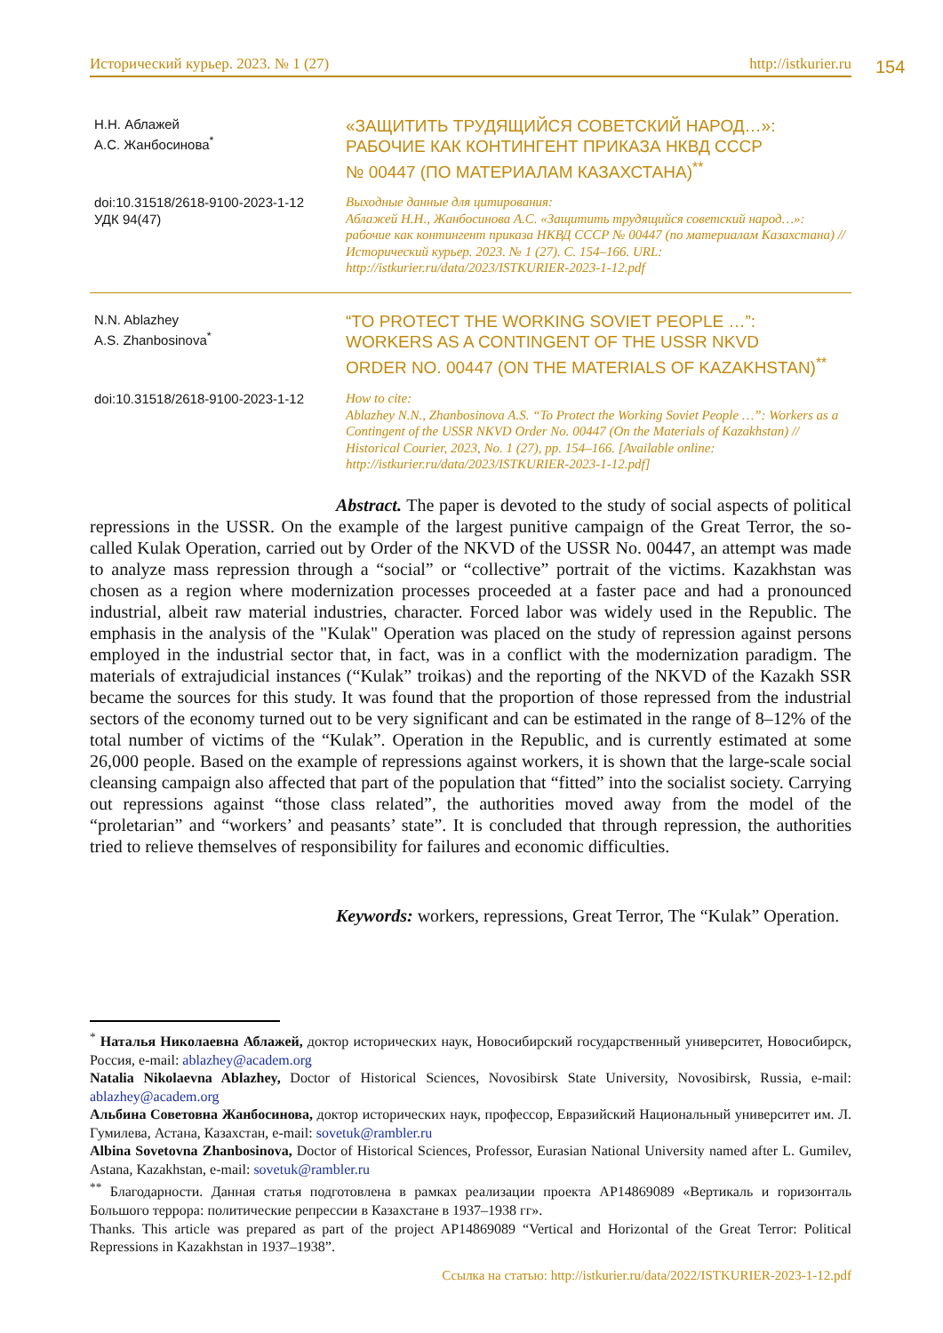Исторический курьер. 2023. № 1 (27) http://istkurier.ru 154
Н.Н. Аблажей
А.С. Жанбосинова<sup>*</sup>
«ЗАЩИТИТЬ ТРУДЯЩИЙСЯ СОВЕТСКИЙ НАРОД…»:
РАБОЧИЕ КАК КОНТИНГЕНТ ПРИКАЗА НКВД СССР
№ 00447 (ПО МАТЕРИАЛАМ КАЗАХСТАНА)<sup>**</sup>
doi:10.31518/2618-9100-2023-1-12
УДК 94(47)
Выходные данные для цитирования:
Аблажей Н.Н., Жанбосинова А.С. «Защитить трудящийся советский народ…»: рабочие как контингент приказа НКВД СССР № 00447 (по материалам Казахстана) // Исторический курьер. 2023. № 1 (27). С. 154–166. URL: http://istkurier.ru/data/2023/ISTKURIER-2023-1-12.pdf
N.N. Ablazhey
A.S. Zhanbosinova<sup>*</sup>
“TO PROTECT THE WORKING SOVIET PEOPLE …”:
WORKERS AS A CONTINGENT OF THE USSR NKVD
ORDER NO. 00447 (ON THE MATERIALS OF KAZAKHSTAN)<sup>**</sup>
doi:10.31518/2618-9100-2023-1-12
How to cite:
Ablazhey N.N., Zhanbosinova A.S. “To Protect the Working Soviet People …”: Workers as a Contingent of the USSR NKVD Order No. 00447 (On the Materials of Kazakhstan) // Historical Courier, 2023, No. 1 (27), pp. 154–166. [Available online: http://istkurier.ru/data/2023/ISTKURIER-2023-1-12.pdf]
Abstract. The paper is devoted to the study of social aspects of political repressions in the USSR. On the example of the largest punitive campaign of the Great Terror, the so-called Kulak Operation, carried out by Order of the NKVD of the USSR No. 00447, an attempt was made to analyze mass repression through a “social” or “collective” portrait of the victims. Kazakhstan was chosen as a region where modernization processes proceeded at a faster pace and had a pronounced industrial, albeit raw material industries, character. Forced labor was widely used in the Republic. The emphasis in the analysis of the "Kulak" Operation was placed on the study of repression against persons employed in the industrial sector that, in fact, was in a conflict with the modernization paradigm. The materials of extrajudicial instances (“Kulak” troikas) and the reporting of the NKVD of the Kazakh SSR became the sources for this study. It was found that the proportion of those repressed from the industrial sectors of the economy turned out to be very significant and can be estimated in the range of 8–12% of the total number of victims of the “Kulak”. Operation in the Republic, and is currently estimated at some 26,000 people. Based on the example of repressions against workers, it is shown that the large-scale social cleansing campaign also affected that part of the population that “fitted” into the socialist society. Carrying out repressions against “those class related”, the authorities moved away from the model of the “proletarian” and “workers’ and peasants’ state”. It is concluded that through repression, the authorities tried to relieve themselves of responsibility for failures and economic difficulties.
Keywords: workers, repressions, Great Terror, The “Kulak” Operation.
<sup>*</sup> Наталья Николаевна Аблажей, доктор исторических наук, Новосибирский государственный университет, Новосибирск, Россия, e-mail: ablazhey@academ.org
Natalia Nikolaevna Ablazhey, Doctor of Historical Sciences, Novosibirsk State University, Novosibirsk, Russia, e-mail: ablazhey@academ.org
Альбина Советовна Жанбосинова, доктор исторических наук, профессор, Евразийский Национальный университет им. Л. Гумилева, Астана, Казахстан, e-mail: sovetuk@rambler.ru
Albina Sovetovna Zhanbosinova, Doctor of Historical Sciences, Professor, Eurasian National University named after L. Gumilev, Astana, Kazakhstan, e-mail: sovetuk@rambler.ru
<sup>**</sup> Благодарности. Данная статья подготовлена в рамках реализации проекта AP14869089 «Вертикаль и горизонталь Большого террора: политические репрессии в Казахстане в 1937–1938 гг».
Thanks. This article was prepared as part of the project AP14869089 “Vertical and Horizontal of the Great Terror: Political Repressions in Kazakhstan in 1937–1938”.
Ссылка на статью: http://istkurier.ru/data/2022/ISTKURIER-2023-1-12.pdf